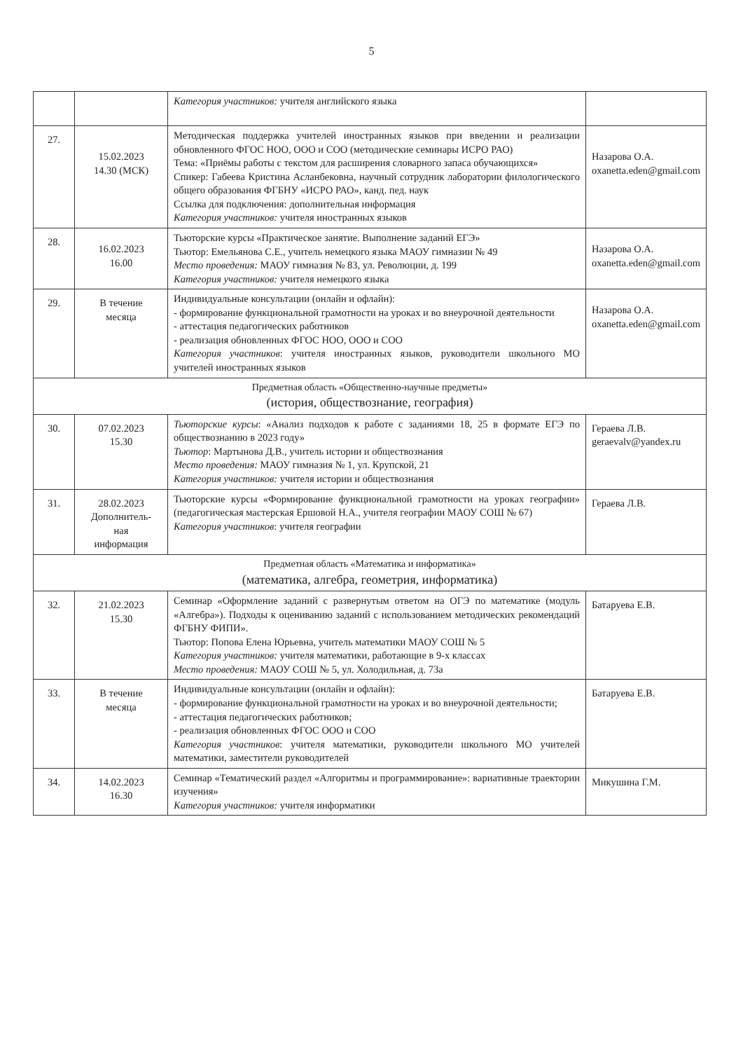5
| | | Категория участников: учителя английского языка | |
| 27. | 15.02.2023 14.30 (МСК) | Методическая поддержка учителей иностранных языков при введении и реализации обновленного ФГОС НОО, ООО и СОО (методические семинары ИСРО РАО) Тема: «Приёмы работы с текстом для расширения словарного запаса обучающихся» Спикер: Габеева Кристина Асланбековна, научный сотрудник лаборатории филологического общего образования ФГБНУ «ИСРО РАО», канд. пед. наук Ссылка для подключения: дополнительная информация Категория участников: учителя иностранных языков | Назарова О.А. oxanetta.eden@gmail.com |
| 28. | 16.02.2023 16.00 | Тьюторские курсы «Практическое занятие. Выполнение заданий ЕГЭ» Тьютор: Емельянова С.Е., учитель немецкого языка МАОУ гимназии № 49 Место проведения: МАОУ гимназия № 83, ул. Революции, д. 199 Категория участников: учителя немецкого языка | Назарова О.А. oxanetta.eden@gmail.com |
| 29. | В течение месяца | Индивидуальные консультации (онлайн и офлайн): - формирование функциональной грамотности на уроках и во внеурочной деятельности - аттестация педагогических работников - реализация обновленных ФГОС НОО, ООО и СОО Категория участников : учителя иностранных языков, руководители школьного МО учителей иностранных языков | Назарова О.А. oxanetta.eden@gmail.com |
| Предметная область «Общественно-научные предметы» (история, обществознание, география) | | | |
| 30. | 07.02.2023 15.30 | Тьюторские курсы : «Анализ подходов к работе с заданиями 18, 25 в формате ЕГЭ по обществознанию в 2023 году» Тьютор : Мартынова Д.В., учитель истории и обществознания Место проведения: МАОУ гимназия № 1, ул. Крупской, 21 Категория участников: учителя истории и обществознания | Гераева Л.В. geraevalv@yandex.ru |
| 31. | 28.02.2023 Дополнитель- ная информация | Тьюторские курсы «Формирование функциональной грамотности на уроках географии» (педагогическая мастерская Ершовой Н.А., учителя географии МАОУ СОШ № 67) Категория участников : учителя географии | Гераева Л.В. |
| Предметная область «Математика и информатика» (математика, алгебра, геометрия, информатика) | | | |
| 32. | 21.02.2023 15.30 | Семинар «Оформление заданий с развернутым ответом на ОГЭ по математике (модуль «Алгебра»). Подходы к оцениванию заданий с использованием методических рекомендаций ФГБНУ ФИПИ». Тьютор: Попова Елена Юрьевна, учитель математики МАОУ СОШ № 5 Категория участников: учителя математики, работающие в 9-х классах Место проведения: МАОУ СОШ № 5, ул. Холодильная, д. 73а | Батаруева Е.В. |
| 33. | В течение месяца | Индивидуальные консультации (онлайн и офлайн): - формирование функциональной грамотности на уроках и во внеурочной деятельности; - аттестация педагогических работников; - реализация обновленных ФГОС ООО и СОО Категория участников : учителя математики, руководители школьного МО учителей математики, заместители руководителей | Батаруева Е.В. |
| 34. | 14.02.2023 16.30 | Семинар «Тематический раздел «Алгоритмы и программирование»: вариативные траектории изучения» Категория участников: учителя информатики | Микушина Г.М. |